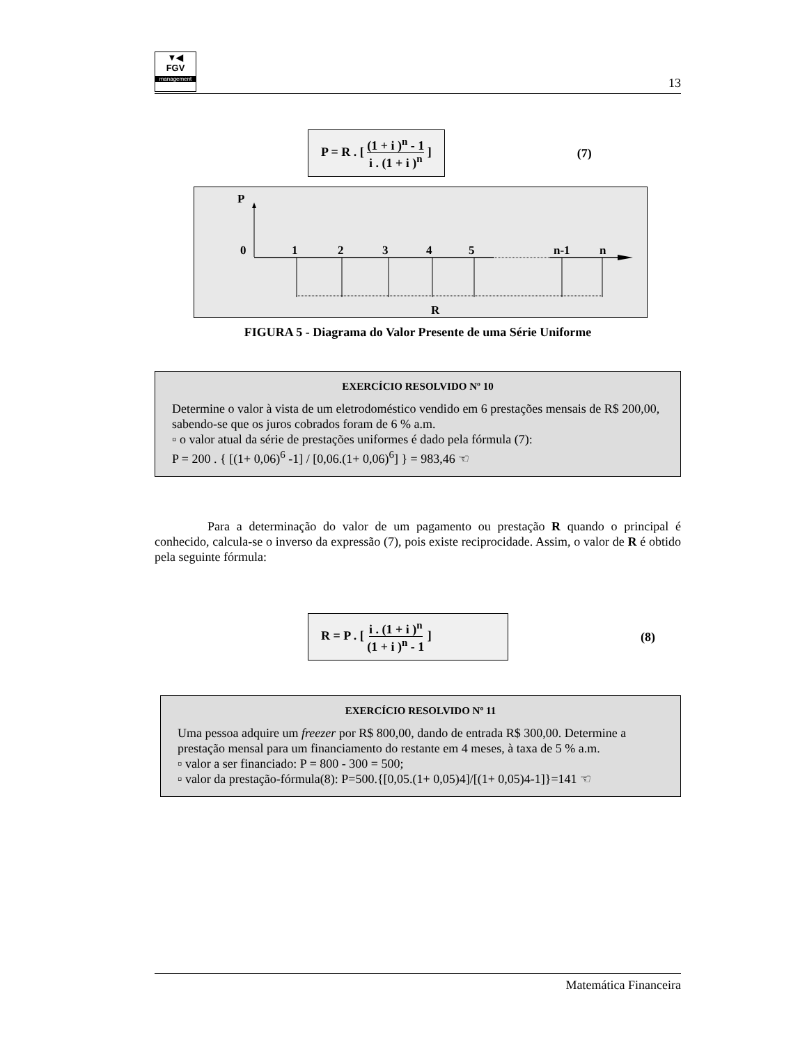▼◀
FGV
management
13
P = R . [ (1 + i )<sup>n</sup> - 1
i . (1 + i )<sup>n</sup> ]
(7)
P
0
1
2
3
4
5
n-1
n
R
FIGURA 5 - Diagrama do Valor Presente de uma Série Uniforme
EXERCÍCIO RESOLVIDO Nº 10
Determine o valor à vista de um eletrodoméstico vendido em 6 prestações mensais de R$ 200,00, sabendo-se que os juros cobrados foram de 6 % a.m.
▫ o valor atual da série de prestações uniformes é dado pela fórmula (7):
P = 200 . { [(1+ 0,06)<sup>6</sup> -1] / [0,06.(1+ 0,06)<sup>6</sup>] } = 983,46 ☜
Para a determinação do valor de um pagamento ou prestação R quando o principal é conhecido, calcula-se o inverso da expressão (7), pois existe reciprocidade. Assim, o valor de R é obtido pela seguinte fórmula:
R = P . [ i . (1 + i )<sup>n</sup>
(1 + i )<sup>n</sup> - 1 ]
(8)
EXERCÍCIO RESOLVIDO Nº 11
Uma pessoa adquire um freezer por R$ 800,00, dando de entrada R$ 300,00. Determine a prestação mensal para um financiamento do restante em 4 meses, à taxa de 5 % a.m.
▫ valor a ser financiado: P = 800 - 300 = 500;
▫ valor da prestação-fórmula(8): P=500.{[0,05.(1+ 0,05)4]/[(1+ 0,05)4-1]}=141 ☜
Matemática Financeira